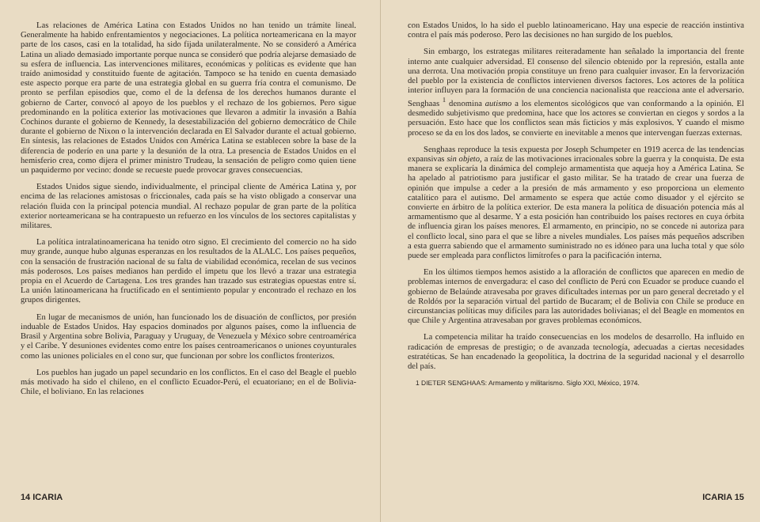Las relaciones de América Latina con Estados Unidos no han tenido un trámite lineal. Generalmente ha habido enfrentamientos y negociaciones. La política norteamericana en la mayor parte de los casos, casi en la totalidad, ha sido fijada unilateralmente. No se consideró a América Latina un aliado demasiado importante porque nunca se consideró que podría alejarse demasiado de su esfera de influencia. Las intervenciones militares, económicas y políticas es evidente que han traído animosidad y constituido fuente de agitación. Tampoco se ha tenido en cuenta demasiado este aspecto porque era parte de una estrategia global en su guerra fría contra el comunismo. De pronto se perfilan episodios que, como el de la defensa de los derechos humanos durante el gobierno de Carter, convocó al apoyo de los pueblos y el rechazo de los gobiernos. Pero sigue predominando en la política exterior las motivaciones que llevaron a admitir la invasión a Bahía Cochinos durante el gobierno de Kennedy, la desestabilización del gobierno democrático de Chile durante el gobierno de Nixon o la intervención declarada en El Salvador durante el actual gobierno. En síntesis, las relaciones de Estados Unidos con América Latina se establecen sobre la base de la diferencia de poderío en una parte y la desunión de la otra. La presencia de Estados Unidos en el hemisferio crea, como dijera el primer ministro Trudeau, la sensación de peligro como quien tiene un paquidermo por vecino: donde se recueste puede provocar graves consecuencias.
Estados Unidos sigue siendo, individualmente, el principal cliente de América Latina y, por encima de las relaciones amistosas o friccionales, cada país se ha visto obligado a conservar una relación fluida con la principal potencia mundial. Al rechazo popular de gran parte de la política exterior norteamericana se ha contrapuesto un refuerzo en los vínculos de los sectores capitalistas y militares.
La política intralatinoamericana ha tenido otro signo. El crecimiento del comercio no ha sido muy grande, aunque hubo algunas esperanzas en los resultados de la ALALC. Los países pequeños, con la sensación de frustración nacional de su falta de viabilidad económica, recelan de sus vecinos más poderosos. Los países medianos han perdido el ímpetu que los llevó a trazar una estrategia propia en el Acuerdo de Cartagena. Los tres grandes han trazado sus estrategias opuestas entre sí. La unión latinoamericana ha fructificado en el sentimiento popular y encontrado el rechazo en los grupos dirigentes.
En lugar de mecanismos de unión, han funcionado los de disuación de conflictos, por presión induable de Estados Unidos. Hay espacios dominados por algunos países, como la influencia de Brasil y Argentina sobre Bolivia, Paraguay y Uruguay, de Venezuela y México sobre centroamérica y el Caribe. Y desuniones evidentes como entre los países centroamericanos o uniones coyunturales como las uniones policiales en el cono sur, que funcionan por sobre los conflictos fronterizos.
Los pueblos han jugado un papel secundario en los conflictos. En el caso del Beagle el pueblo más motivado ha sido el chileno, en el conflicto Ecuador-Perú, el ecuatoriano; en el de Bolivia-Chile, el boliviano. En las relaciones
14 ICARIA
con Estados Unidos, lo ha sido el pueblo latinoamericano. Hay una especie de reacción instintiva contra el país más poderoso. Pero las decisiones no han surgido de los pueblos.
Sin embargo, los estrategas militares reiteradamente han señalado la importancia del frente interno ante cualquier adversidad. El consenso del silencio obtenido por la represión, estalla ante una derrota. Una motivación propia constituye un freno para cualquier invasor. En la fervorización del pueblo por la existencia de conflictos intervienen diversos factores. Los actores de la política interior influyen para la formación de una conciencia nacionalista que reacciona ante el adversario. Senghaas <sup>1</sup> denomina autismo a los elementos sicológicos que van conformando a la opinión. El desmedido subjetivismo que predomina, hace que los actores se conviertan en ciegos y sordos a la persuación. Esto hace que los conflictos sean más ficticios y más explosivos. Y cuando el mismo proceso se da en los dos lados, se convierte en inevitable a menos que intervengan fuerzas externas.
Senghaas reproduce la tesis expuesta por Joseph Schumpeter en 1919 acerca de las tendencias expansivas sin objeto, a raíz de las motivaciones irracionales sobre la guerra y la conquista. De esta manera se explicaría la dinámica del complejo armamentista que aqueja hoy a América Latina. Se ha apelado al patriotismo para justificar el gasto militar. Se ha tratado de crear una fuerza de opinión que impulse a ceder a la presión de más armamento y eso proporciona un elemento catalítico para el autismo. Del armamento se espera que actúe como disuador y el ejército se convierte en árbitro de la política exterior. De esta manera la política de disuación potencia más al armamentismo que al desarme. Y a esta posición han contribuido los países rectores en cuya órbita de influencia giran los países menores. El armamento, en principio, no se concede ni autoriza para el conflicto local, sino para el que se libre a niveles mundiales. Los países más pequeños adscriben a esta guerra sabiendo que el armamento suministrado no es idóneo para una lucha total y que sólo puede ser empleada para conflictos limítrofes o para la pacificación interna.
En los últimos tiempos hemos asistido a la afloración de conflictos que aparecen en medio de problemas internos de envergadura: el caso del conflicto de Perú con Ecuador se produce cuando el gobierno de Belaúnde atravesaba por graves dificultades internas por un paro general decretado y el de Roldós por la separación virtual del partido de Bucaram; el de Bolivia con Chile se produce en circunstancias políticas muy difíciles para las autoridades bolivianas; el del Beagle en momentos en que Chile y Argentina atravesaban por graves problemas económicos.
La competencia militar ha traído consecuencias en los modelos de desarrollo. Ha influido en radicación de empresas de prestigio; o de avanzada tecnología, adecuadas a ciertas necesidades estratéticas. Se han encadenado la geopolítica, la doctrina de la seguridad nacional y el desarrollo del país.
1 DIETER SENGHAAS: Armamento y militarismo. Siglo XXI, México, 1974.
ICARIA 15